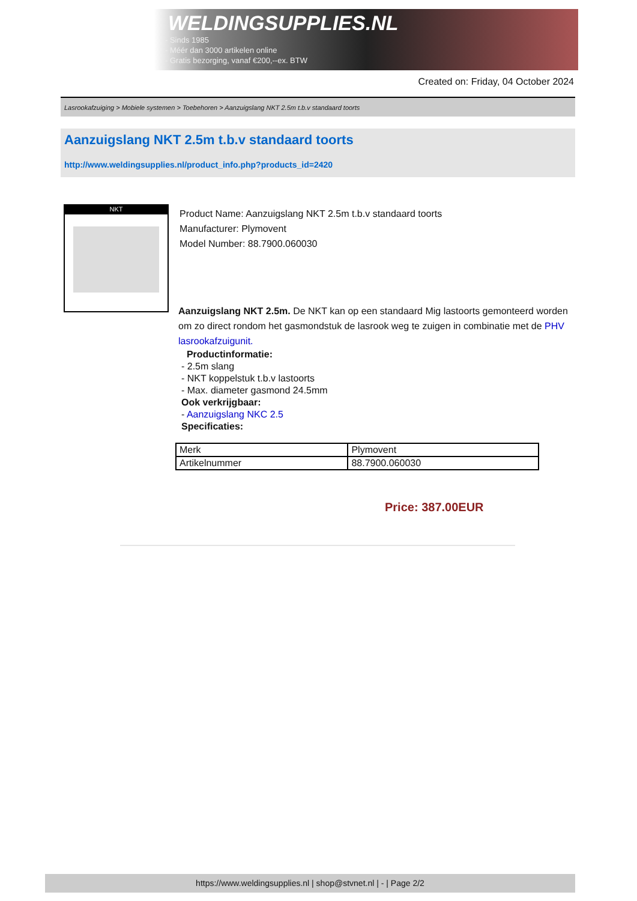WELDINGSUPPLIES.NL
- Sinds 1985
- Méér dan 3000 artikelen online
- Gratis bezorging, vanaf €200,--ex. BTW
Created on: Friday, 04 October 2024
Lasrookafzuiging > Mobiele systemen > Toebehoren > Aanzuigslang NKT 2.5m t.b.v standaard toorts
Aanzuigslang NKT 2.5m t.b.v standaard toorts
http://www.weldingsupplies.nl/product_info.php?products_id=2420
NKT
Product Name: Aanzuigslang NKT 2.5m t.b.v standaard toorts
Manufacturer: Plymovent
Model Number: 88.7900.060030
Aanzuigslang NKT 2.5m. De NKT kan op een standaard Mig lastoorts gemonteerd worden om zo direct rondom het gasmondstuk de lasrook weg te zuigen in combinatie met de PHV lasrookafzuigunit.
Productinformatie:
- 2.5m slang
- NKT koppelstuk t.b.v lastoorts
- Max. diameter gasmond 24.5mm
Ook verkrijgbaar:
- Aanzuigslang NKC 2.5
Specificaties:
| Merk | Plymovent |
| Artikelnummer | 88.7900.060030 |
Price: 387.00EUR
https://www.weldingsupplies.nl | shop@stvnet.nl | - | Page 2/2